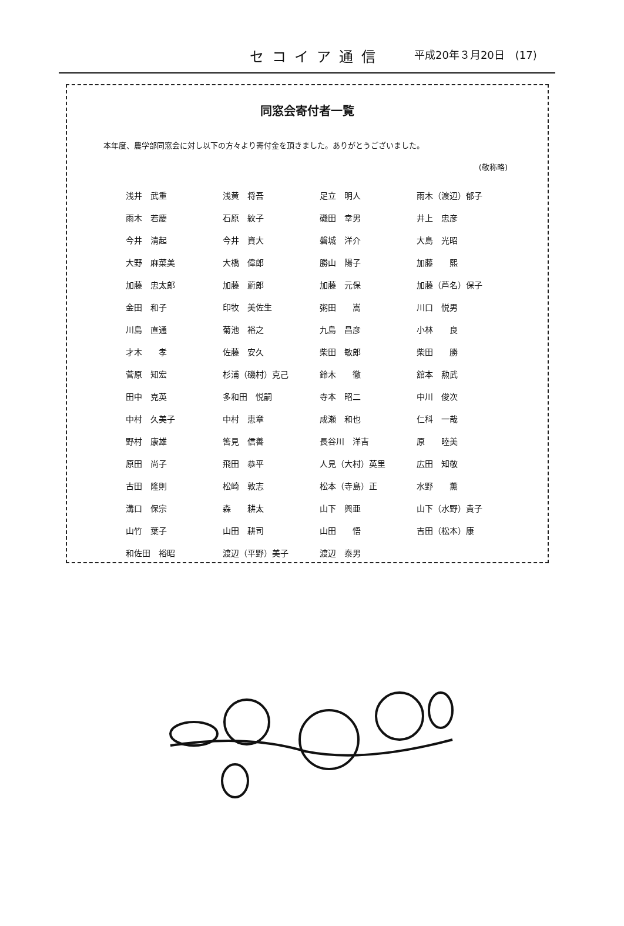セコイア通信 平成20年３月20日　(17)
同窓会寄付者一覧
本年度、農学部同窓会に対し以下の方々より寄付金を頂きました。ありがとうございました。
(敬称略)
| 浅井 武重 | 浅黄 将吾 | 足立 明人 | 雨木（渡辺）郁子 |
| 雨木 若慶 | 石原 紋子 | 磯田 幸男 | 井上 忠彦 |
| 今井 清起 | 今井 資大 | 磐城 洋介 | 大島 光昭 |
| 大野 麻菜美 | 大橋 偉郎 | 勝山 陽子 | 加藤 熙 |
| 加藤 忠太郎 | 加藤 蔚郎 | 加藤 元保 | 加藤（芦名）保子 |
| 金田 和子 | 印牧 美佐生 | 粥田 嵩 | 川口 悦男 |
| 川島 直通 | 菊池 裕之 | 九島 昌彦 | 小林 良 |
| 才木 孝 | 佐藤 安久 | 柴田 敏郎 | 柴田 勝 |
| 菅原 知宏 | 杉浦（磯村）克己 | 鈴木 徹 | 舘本 勲武 |
| 田中 克英 | 多和田 悦嗣 | 寺本 昭二 | 中川 俊次 |
| 中村 久美子 | 中村 恵章 | 成瀬 和也 | 仁科 一哉 |
| 野村 康雄 | 筈見 信善 | 長谷川 洋吉 | 原 睦美 |
| 原田 尚子 | 飛田 恭平 | 人見（大村）英里 | 広田 知敬 |
| 古田 隆則 | 松崎 敦志 | 松本（寺島）正 | 水野 薫 |
| 溝口 保宗 | 森 耕太 | 山下 興亜 | 山下（水野）貴子 |
| 山竹 葉子 | 山田 耕司 | 山田 悟 | 吉田（松本）康 |
| 和佐田 裕昭 | 渡辺（平野）美子 | 渡辺 泰男 | |